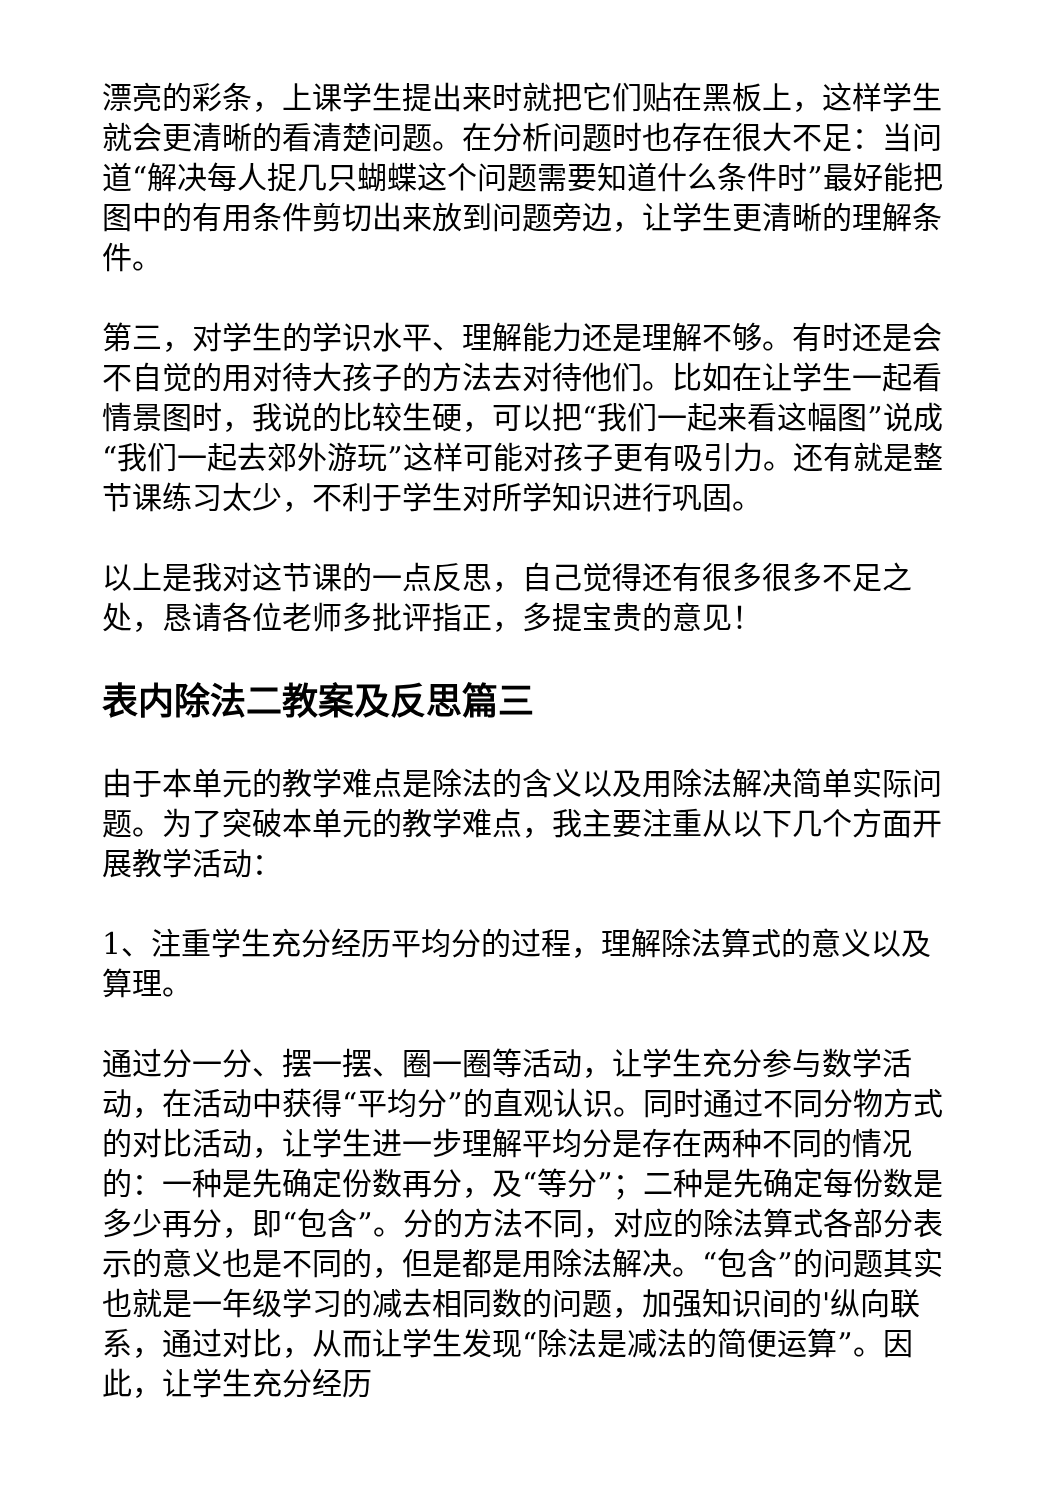漂亮的彩条，上课学生提出来时就把它们贴在黑板上，这样学生就会更清晰的看清楚问题。在分析问题时也存在很大不足：当问道“解决每人捉几只蝴蝶这个问题需要知道什么条件时”最好能把图中的有用条件剪切出来放到问题旁边，让学生更清晰的理解条件。
第三，对学生的学识水平、理解能力还是理解不够。有时还是会不自觉的用对待大孩子的方法去对待他们。比如在让学生一起看情景图时，我说的比较生硬，可以把“我们一起来看这幅图”说成“我们一起去郊外游玩”这样可能对孩子更有吸引力。还有就是整节课练习太少，不利于学生对所学知识进行巩固。
以上是我对这节课的一点反思，自己觉得还有很多很多不足之处，恳请各位老师多批评指正，多提宝贵的意见！
表内除法二教案及反思篇三
由于本单元的教学难点是除法的含义以及用除法解决简单实际问题。为了突破本单元的教学难点，我主要注重从以下几个方面开展教学活动：
1、注重学生充分经历平均分的过程，理解除法算式的意义以及算理。
通过分一分、摆一摆、圈一圈等活动，让学生充分参与数学活动，在活动中获得“平均分”的直观认识。同时通过不同分物方式的对比活动，让学生进一步理解平均分是存在两种不同的情况的：一种是先确定份数再分，及“等分”；二种是先确定每份数是多少再分，即“包含”。分的方法不同，对应的除法算式各部分表示的意义也是不同的，但是都是用除法解决。“包含”的问题其实也就是一年级学习的减去相同数的问题，加强知识间的'纵向联系，通过对比，从而让学生发现“除法是减法的简便运算”。因此，让学生充分经历